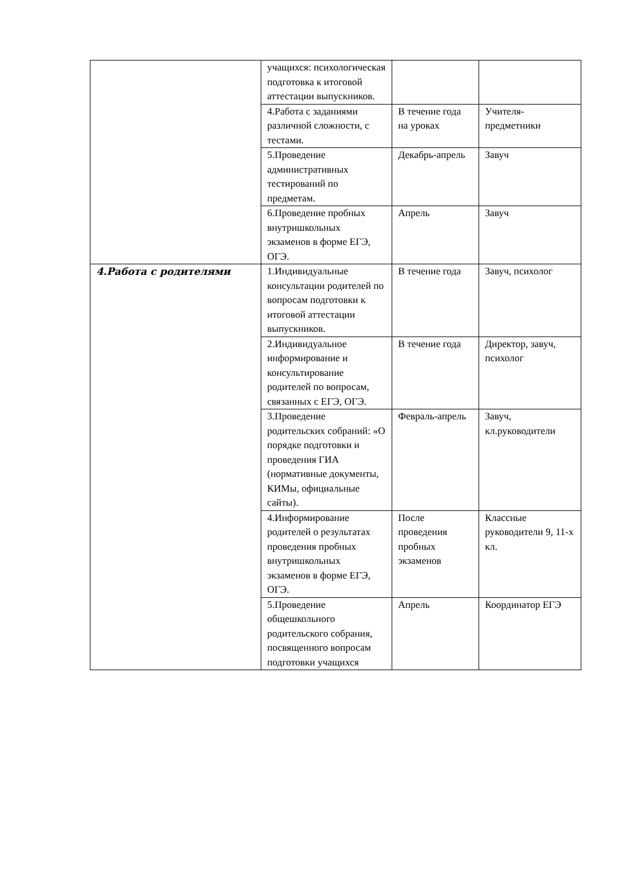| | учащихся: психологическая подготовка к итоговой аттестации выпускников. | | |
| | 4.Работа с заданиями различной сложности, с тестами. | В течение года на уроках | Учителя-предметники |
| | 5.Проведение административных тестирований по предметам. | Декабрь-апрель | Завуч |
| | 6.Проведение пробных внутришкольных экзаменов в форме ЕГЭ, ОГЭ. | Апрель | Завуч |
| 4.Работа с родителями | 1.Индивидуальные консультации родителей по вопросам подготовки к итоговой аттестации выпускников. | В течение года | Завуч, психолог |
| | 2.Индивидуальное информирование и консультирование родителей по вопросам, связанных с ЕГЭ, ОГЭ. | В течение года | Директор, завуч, психолог |
| | 3.Проведение родительских собраний: «О порядке подготовки и проведения ГИА (нормативные документы, КИМы, официальные сайты). | Февраль-апрель | Завуч, кл.руководители |
| | 4.Информирование родителей о результатах проведения пробных внутришкольных экзаменов в форме ЕГЭ, ОГЭ. | После проведения пробных экзаменов | Классные руководители 9, 11-х кл. |
| | 5.Проведение общешкольного родительского собрания, посвященного вопросам подготовки учащихся | Апрель | Координатор ЕГЭ |